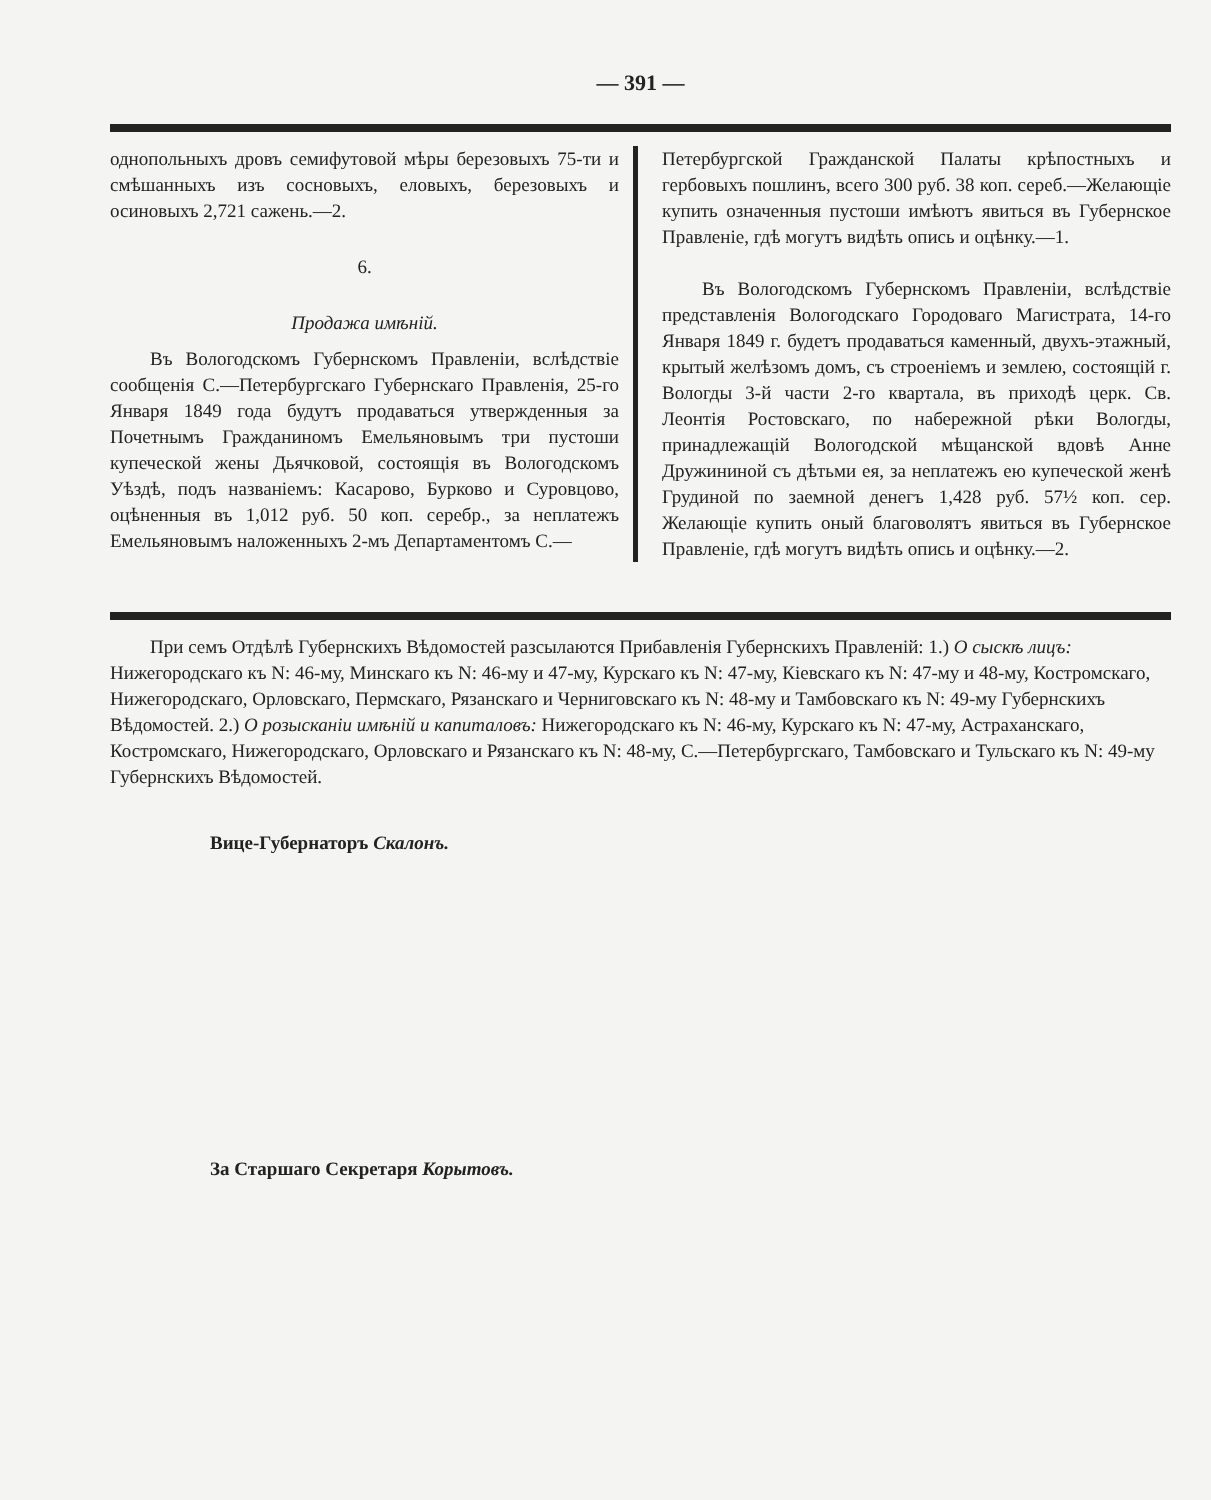— 391 —
однопольныхъ дровъ семифутовой мѣры березовыхъ 75-ти и смѣшанныхъ изъ сосновыхъ, еловыхъ, березовыхъ и осиновыхъ 2,721 сажень.—2.
6.
Продажа имѣній.
Въ Вологодскомъ Губернскомъ Правленіи, вслѣдствіе сообщенія С.—Петербургскаго Губернскаго Правленія, 25-го Января 1849 года будутъ продаваться утвержденныя за Почетнымъ Гражданиномъ Емельяновымъ три пустоши купеческой жены Дьячковой, состоящія въ Вологодскомъ Уѣздѣ, подъ названіемъ: Касарово, Бурково и Суровцово, оцѣненныя въ 1,012 руб. 50 коп. серебр., за неплатежъ Емельяновымъ наложенныхъ 2-мъ Департаментомъ С.—
Петербургской Гражданской Палаты крѣпостныхъ и гербовыхъ пошлинъ, всего 300 руб. 38 коп. сереб.—Желающіе купить означенныя пустоши имѣютъ явиться въ Губернское Правленіе, гдѣ могутъ видѣть опись и оцѣнку.—1.
Въ Вологодскомъ Губернскомъ Правленіи, вслѣдствіе представленія Вологодскаго Городоваго Магистрата, 14-го Января 1849 г. будетъ продаваться каменный, двухъ-этажный, крытый желѣзомъ домъ, съ строеніемъ и землею, состоящій г. Вологды 3-й части 2-го квартала, въ приходѣ церк. Св. Леонтія Ростовскаго, по набережной рѣки Вологды, принадлежащій Вологодской мѣщанской вдовѣ Анне Дружининой съ дѣтьми ея, за неплатежъ ею купеческой женѣ Грудиной по заемной денегъ 1,428 руб. 57½ коп. сер. Желающіе купить оный благоволятъ явиться въ Губернское Правленіе, гдѣ могутъ видѣть опись и оцѣнку.—2.
При семъ Отдѣлѣ Губернскихъ Вѣдомостей разсылаются Прибавленія Губернскихъ Правленій: 1.) О сыскѣ лицъ: Нижегородскаго къ N: 46-му, Минскаго къ N: 46-му и 47-му, Курскаго къ N: 47-му, Кіевскаго къ N: 47-му и 48-му, Костромскаго, Нижегородскаго, Орловскаго, Пермскаго, Рязанскаго и Черниговскаго къ N: 48-му и Тамбовскаго къ N: 49-му Губернскихъ Вѣдомостей. 2.) О розысканіи имѣній и капиталовъ: Нижегородскаго къ N: 46-му, Курскаго къ N: 47-му, Астраханскаго, Костромскаго, Нижегородскаго, Орловскаго и Рязанскаго къ N: 48-му, С.—Петербургскаго, Тамбовскаго и Тульскаго къ N: 49-му Губернскихъ Вѣдомостей.
Вице-Губернаторъ Скалонъ.
За Старшаго Секретаря Корытовъ.